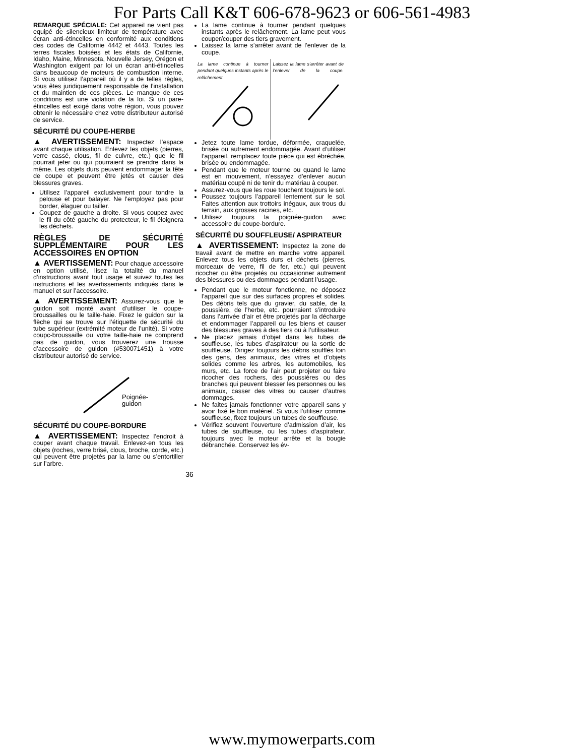For Parts Call K&T 606-678-9623 or 606-561-4983
REMARQUE SPÉCIALE: Cet appareil ne vient pas equipé de silencieux limiteur de température avec écran anti-étincelles en conformité aux conditions des codes de Californie 4442 et 4443. Toutes les terres fiscales boisées et les états de Californie, Idaho, Maine, Minnesota, Nouvelle Jersey, Orégon et Washington exigent par loi un écran anti-étincelles dans beaucoup de moteurs de combustion interne. Si vous utilisez l’appareil où il y a de telles règles, vous êtes juridiquement responsable de l’installation et du maintien de ces pièces. Le manque de ces conditions est une violation de la loi. Si un pare-étincelles est exigé dans votre région, vous pouvez obtenir le nécessaire chez votre distributeur autorisé de service.
SÉCURITÉ DU COUPE-HERBE
▲ AVERTISSEMENT: Inspectez l’espace avant chaque utilisation. Enlevez les objets (pierres, verre cassé, clous, fil de cuivre, etc.) que le fil pourrait jeter ou qui pourraient se prendre dans la même. Les objets durs peuvent endommager la tête de coupe et peuvent être jetés et causer des blessures graves.
Utilisez l’appareil exclusivement pour tondre la pelouse et pour balayer. Ne l’employez pas pour border, élaguer ou tailler.
Coupez de gauche a droite. Si vous coupez avec le fil du côté gauche du protecteur, le fil éloignera les déchets.
RÈGLES DE SÉCURITÉ SUPPLÉMENTAIRE POUR LES ACCESSOIRES EN OPTION
▲ AVERTISSEMENT: Pour chaque accessoire en option utilisé, lisez la totalité du manuel d’instructions avant tout usage et suivez toutes les instructions et les avertissements indiqués dans le manuel et sur l’accessoire.
▲ AVERTISSEMENT: Assurez-vous que le guidon soit monté avant d’utiliser le coupe-broussailles ou le taille-haie. Fixez le guidon sur la flèche qui se trouve sur l’étiquette de sécurité du tube supérieur (extrémité moteur de l’unité). Si votre coupc-broussaille ou votre taille-haie ne comprend pas de guidon, vous trouverez une trousse d’accessoire de guidon (#530071451) à votre distributeur autorisé de service.
Poignée-
guidon
SÉCURITÉ DU COUPE-BORDURE
▲ AVERTISSEMENT: Inspectez l’endroit à couper avant chaque travail. Enlevez-en tous les objets (roches, verre brisé, clous, broche, corde, etc.) qui peuvent être projetés par la lame ou s’entortiller sur l’arbre.
La lame continue à tourner pendant quelques instants après le relâchement. La lame peut vous couper/couper des tiers gravement.
Laissez la lame s’arrêter avant de l’enlever de la coupe.
La lame continue à tourner pendant quelques instants après le relâchement.
Laissez la lame s’arrêter avant de l’enlever de la coupe.
Jetez toute lame tordue, déformée, craquelée, brisée ou autrement endommagée. Avant d’utiliser l’appareil, remplacez toute pièce qui est ébréchée, brisée ou endommagée.
Pendant que le moteur tourne ou quand le lame est en mouvement, n’essayez d’enlever aucun matériau coupé ni de tenir du matériau à couper.
Assurez-vous que les roue touchent toujours le sol.
Poussez toujours l’appareil lentement sur le sol. Faites attention aux trottoirs inégaux, aux trous du terrain, aux grosses racines, etc.
Utilisez toujours la poignée-guidon avec accessoire du coupe-bordure.
SÉCURITÉ DU SOUFFLEUSE/ ASPIRATEUR
▲ AVERTISSEMENT: Inspectez la zone de travail avant de mettre en marche votre appareil. Enlevez tous les objets durs et déchets (pierres, morceaux de verre, fil de fer, etc.) qui peuvent ricocher ou être projetés ou occasionner autrement des blessures ou des dommages pendant l’usage.
Pendant que le moteur fonctionne, ne déposez l’appareil que sur des surfaces propres et solides. Des débris tels que du gravier, du sable, de la poussière, de l’herbe, etc. pourraient s’introduire dans l’arrivée d’air et être projetés par la décharge et endommager l’appareil ou les biens et causer des blessures graves à des tiers ou à l’utilisateur.
Ne placez jamais d’objet dans les tubes de souffleuse, les tubes d’aspirateur ou la sortie de souffleuse. Dirigez toujours les débris soufflés loin des gens, des animaux, des vitres et d’objets solides comme les arbres, les automobiles, les murs, etc. La force de l’air peut projeter ou faire ricocher des rochers, des poussières ou des branches qui peuvent blesser les personnes ou les animaux, casser des vitres ou causer d’autres dommages.
Ne faites jamais fonctionner votre appareil sans y avoir fixé le bon matériel. Si vous l’utilisez comme souffleuse, fixez toujours un tubes de souffleuse.
Vérifiez souvent l’ouverture d’admission d’air, les tubes de souffleuse, ou les tubes d’aspirateur, toujours avec le moteur arrête et la bougie débranchée. Conservez les év-
36
www.mymowerparts.com